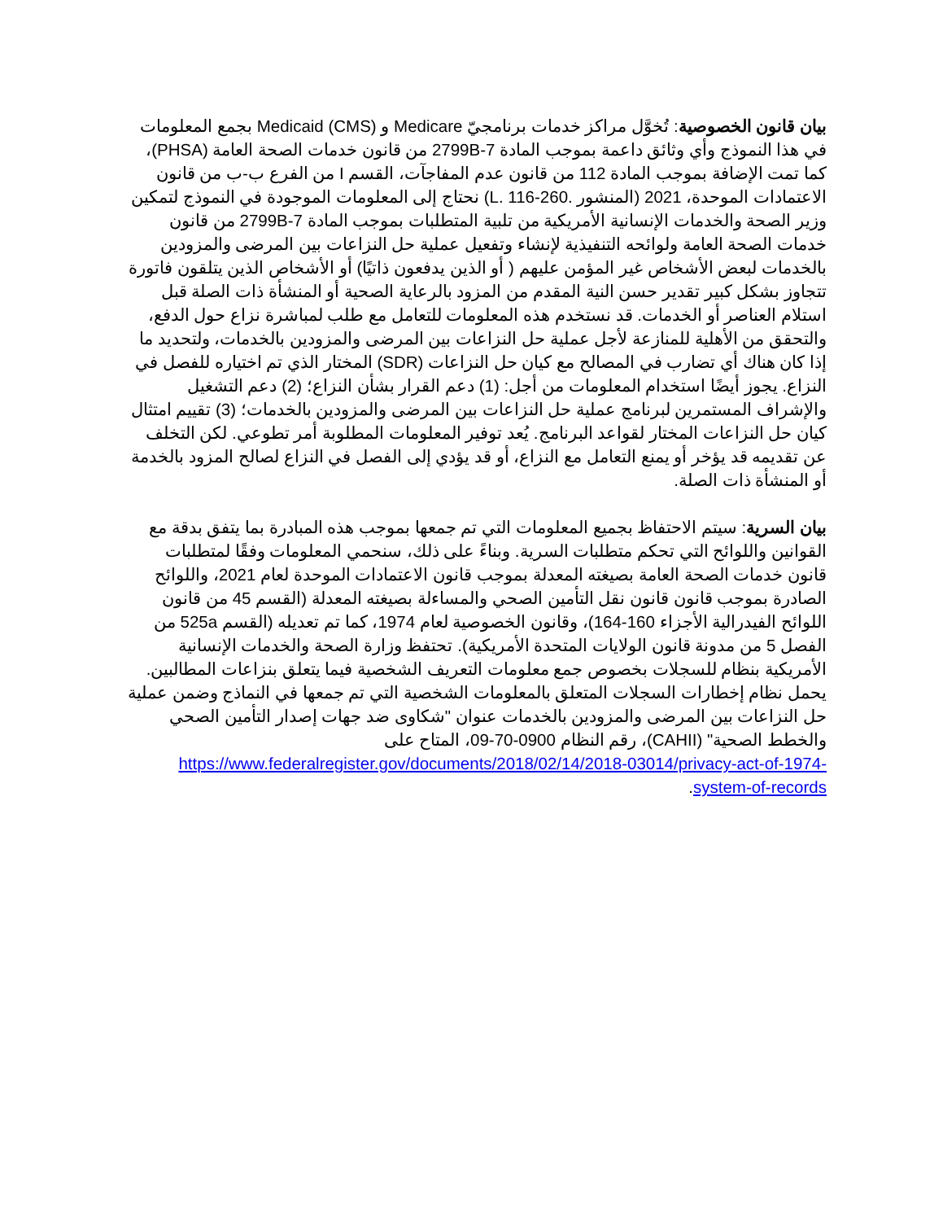بيان قانون الخصوصية: تُخوَّل مراكز خدمات برنامجيّ Medicare و Medicaid (CMS) بجمع المعلومات في هذا النموذج وأي وثائق داعمة بموجب المادة 2799B-7 من قانون خدمات الصحة العامة (PHSA)، كما تمت الإضافة بموجب المادة 112 من قانون عدم المفاجآت، القسم I من الفرع ب-ب من قانون الاعتمادات الموحدة، 2021 (المنشور .L. 116-260) نحتاج إلى المعلومات الموجودة في النموذج لتمكين وزير الصحة والخدمات الإنسانية الأمريكية من تلبية المتطلبات بموجب المادة 2799B-7 من قانون خدمات الصحة العامة ولوائحه التنفيذية لإنشاء وتفعيل عملية حل النزاعات بين المرضى والمزودين بالخدمات لبعض الأشخاص غير المؤمن عليهم ( أو الذين يدفعون ذاتيًا) أو الأشخاص الذين يتلقون فاتورة تتجاوز بشكل كبير تقدير حسن النية المقدم من المزود بالرعاية الصحية أو المنشأة ذات الصلة قبل استلام العناصر أو الخدمات. قد نستخدم هذه المعلومات للتعامل مع طلب لمباشرة نزاع حول الدفع، والتحقق من الأهلية للمنازعة لأجل عملية حل النزاعات بين المرضى والمزودين بالخدمات، ولتحديد ما إذا كان هناك أي تضارب في المصالح مع كيان حل النزاعات (SDR) المختار الذي تم اختياره للفصل في النزاع. يجوز أيضًا استخدام المعلومات من أجل: (1) دعم القرار بشأن النزاع؛ (2) دعم التشغيل والإشراف المستمرين لبرنامج عملية حل النزاعات بين المرضى والمزودين بالخدمات؛ (3) تقييم امتثال كيان حل النزاعات المختار لقواعد البرنامج. يُعد توفير المعلومات المطلوبة أمر تطوعي. لكن التخلف عن تقديمه قد يؤخر أو يمنع التعامل مع النزاع، أو قد يؤدي إلى الفصل في النزاع لصالح المزود بالخدمة أو المنشأة ذات الصلة.
بيان السرية: سيتم الاحتفاظ بجميع المعلومات التي تم جمعها بموجب هذه المبادرة بما يتفق بدقة مع القوانين واللوائح التي تحكم متطلبات السرية. وبناءً على ذلك، سنحمي المعلومات وفقًا لمتطلبات قانون خدمات الصحة العامة بصيغته المعدلة بموجب قانون الاعتمادات الموحدة لعام 2021، واللوائح الصادرة بموجب قانون قانون نقل التأمين الصحي والمساءلة بصيغته المعدلة (القسم 45 من قانون اللوائح الفيدرالية الأجزاء 160-164)، وقانون الخصوصية لعام 1974، كما تم تعديله (القسم 525a من الفصل 5 من مدونة قانون الولايات المتحدة الأمريكية). تحتفظ وزارة الصحة والخدمات الإنسانية الأمريكية بنظام للسجلات بخصوص جمع معلومات التعريف الشخصية فيما يتعلق بنزاعات المطالبين. يحمل نظام إخطارات السجلات المتعلق بالمعلومات الشخصية التي تم جمعها في النماذج وضمن عملية حل النزاعات بين المرضى والمزودين بالخدمات عنوان "شكاوى ضد جهات إصدار التأمين الصحي والخطط الصحية" (CAHII)، رقم النظام 0900-70-09، المتاح على https://www.federalregister.gov/documents/2018/02/14/2018-03014/privacy-act-of-1974-system-of-records.